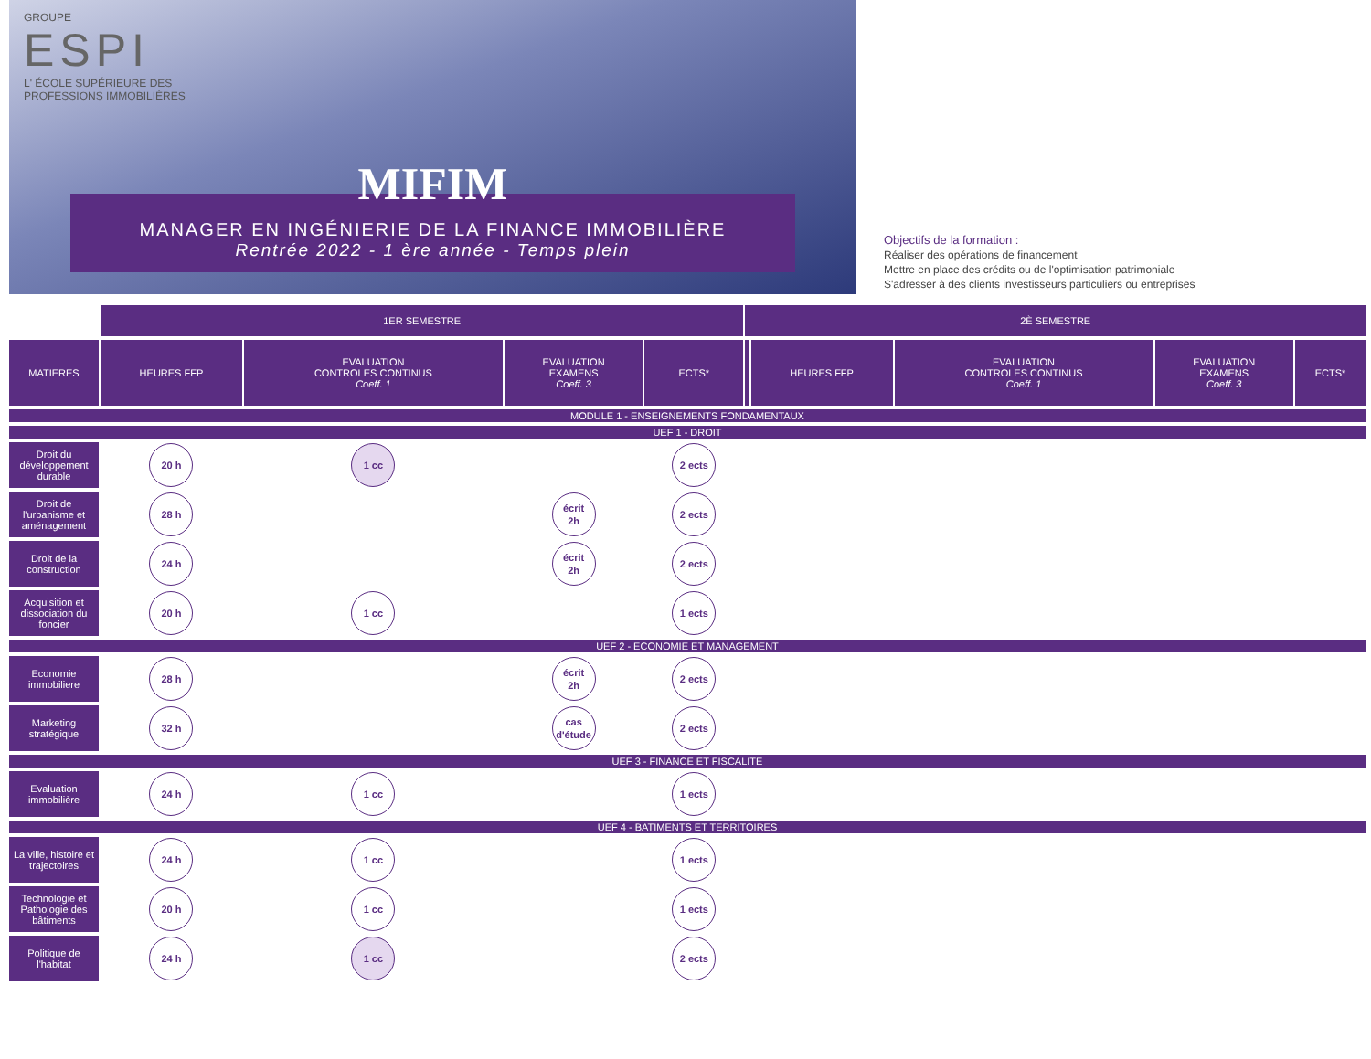GROUPE
ESPI
L' ÉCOLE SUPÉRIEURE DES
PROFESSIONS IMMOBILIÈRES
MIFIM
MANAGER EN INGÉNIERIE DE LA FINANCE IMMOBILIÈRE
Rentrée 2022 - 1 ère année - Temps plein
Objectifs de la formation :
Réaliser des opérations de financement
Mettre en place des crédits ou de l'optimisation patrimoniale
S'adresser à des clients investisseurs particuliers ou entreprises
| | 1ER SEMESTRE | | | | 2È SEMESTRE | | | | |
| MATIERES | HEURES FFP | EVALUATION CONTROLES CONTINUS Coeff. 1 | EVALUATION EXAMENS Coeff. 3 | ECTS* | | HEURES FFP | EVALUATION CONTROLES CONTINUS Coeff. 1 | EVALUATION EXAMENS Coeff. 3 | ECTS* |
| MODULE 1 - ENSEIGNEMENTS FONDAMENTAUX | | | | | | | | | |
| UEF 1 - DROIT | | | | | | | | | |
| Droit du développement durable | 20 h | 1 cc | | 2 ects | | | | | |
| Droit de l'urbanisme et aménagement | 28 h | | écrit 2h | 2 ects | | | | | |
| Droit de la construction | 24 h | | écrit 2h | 2 ects | | | | | |
| Acquisition et dissociation du foncier | 20 h | 1 cc | | 1 ects | | | | | |
| UEF 2 - ECONOMIE ET MANAGEMENT | | | | | | | | | |
| Economie immobiliere | 28 h | | écrit 2h | 2 ects | | | | | |
| Marketing stratégique | 32 h | | cas d'étude | 2 ects | | | | | |
| UEF 3 - FINANCE ET FISCALITE | | | | | | | | | |
| Evaluation immobilière | 24 h | 1 cc | | 1 ects | | | | | |
| UEF 4 - BATIMENTS ET TERRITOIRES | | | | | | | | | |
| La ville, histoire et trajectoires | 24 h | 1 cc | | 1 ects | | | | | |
| Technologie et Pathologie des bâtiments | 20 h | 1 cc | | 1 ects | | | | | |
| Politique de l'habitat | 24 h | 1 cc | | 2 ects | | | | | |